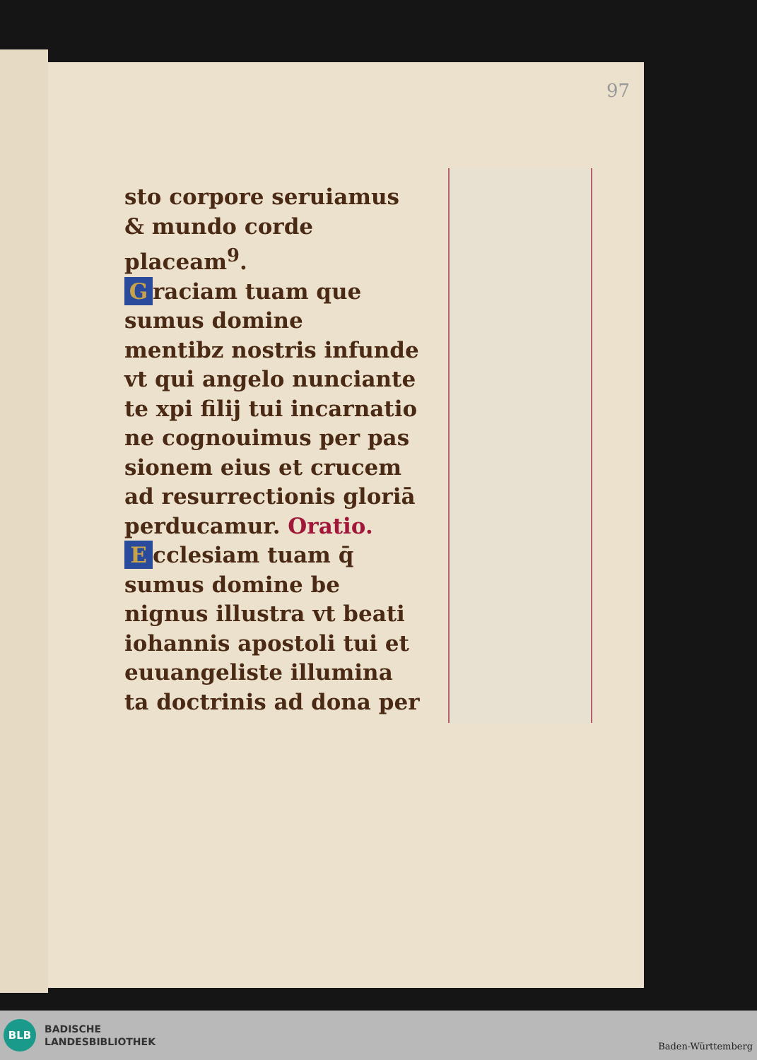97
sto corpore seruiamus
& mundo corde placeam<sup>9</sup>.
Graciam tuam que
sumus domine
mentibz nostris infunde
vt qui angelo nunciante
te xpi filij tui incarnatio
ne cognouimus per pas
sionem eius et crucem
ad resurrectionis gloriā
perducamur. Oratio.
Ecclesiam tuam q̄
sumus domine be
nignus illustra vt beati
iohannis apostoli tui et
euuangeliste illumina
ta doctrinis ad dona per
BLB
BADISCHE
LANDESBIBLIOTHEK
Baden-Württemberg